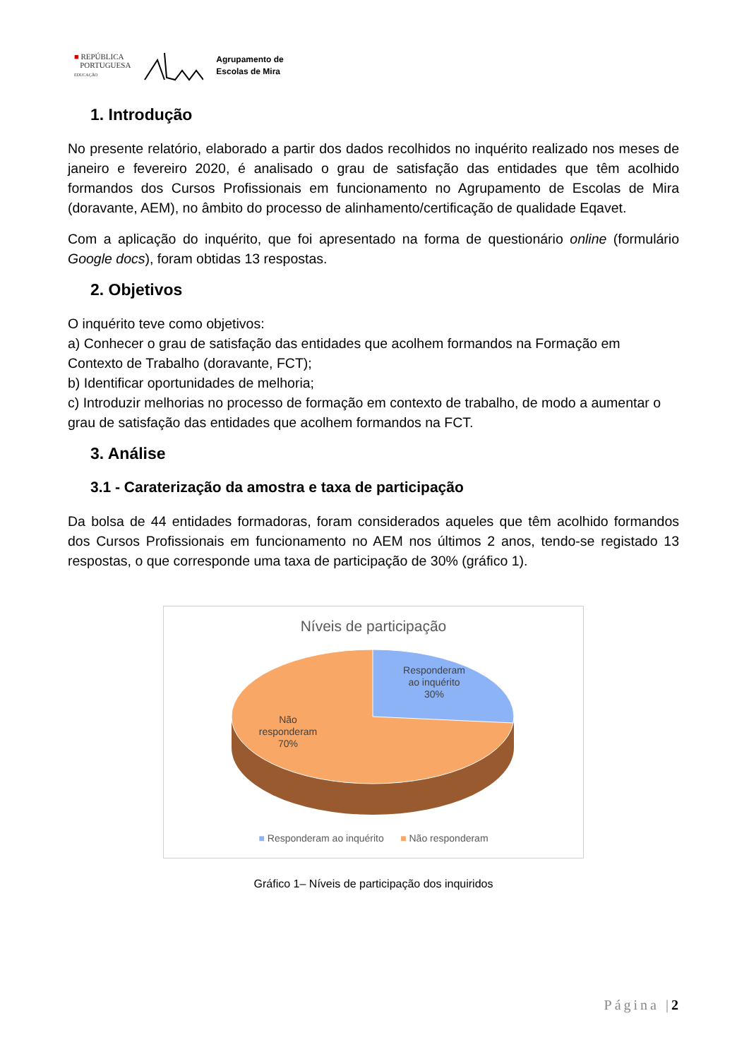■ REPÚBLICA
PORTUGUESA
EDUCAÇÃO
Agrupamento de
Escolas de Mira
1. Introdução
No presente relatório, elaborado a partir dos dados recolhidos no inquérito realizado nos meses de janeiro e fevereiro 2020, é analisado o grau de satisfação das entidades que têm acolhido formandos dos Cursos Profissionais em funcionamento no Agrupamento de Escolas de Mira (doravante, AEM), no âmbito do processo de alinhamento/certificação de qualidade Eqavet.
Com a aplicação do inquérito, que foi apresentado na forma de questionário online (formulário Google docs), foram obtidas 13 respostas.
2. Objetivos
O inquérito teve como objetivos:
a) Conhecer o grau de satisfação das entidades que acolhem formandos na Formação em Contexto de Trabalho (doravante, FCT);
b) Identificar oportunidades de melhoria;
c) Introduzir melhorias no processo de formação em contexto de trabalho, de modo a aumentar o grau de satisfação das entidades que acolhem formandos na FCT.
3. Análise
3.1 - Caraterização da amostra e taxa de participação
Da bolsa de 44 entidades formadoras, foram considerados aqueles que têm acolhido formandos dos Cursos Profissionais em funcionamento no AEM nos últimos 2 anos, tendo-se registado 13 respostas, o que corresponde uma taxa de participação de 30% (gráfico 1).
Níveis de participação
Responderam
ao inquérito
30%
Não
responderam
70%
■ Responderam ao inquérito ■ Não responderam
Gráfico 1– Níveis de participação dos inquiridos
Página |2